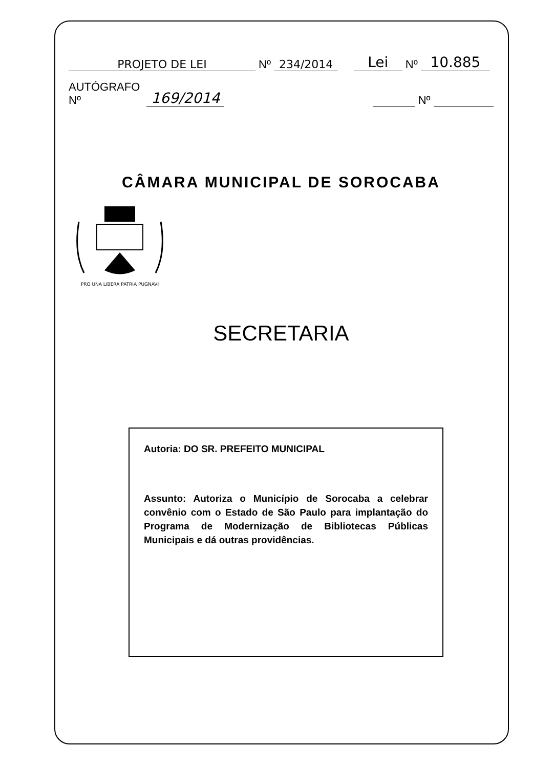PROJETO DE LEI Nº 234/2014 Lei Nº 10.885
AUTÓGRAFO Nº 169/2014 Nº
CÂMARA MUNICIPAL DE SOROCABA
PRO UNA LIBERA PATRIA PUGNAVI
SECRETARIA
Autoria: DO SR. PREFEITO MUNICIPAL
Assunto: Autoriza o Município de Sorocaba a celebrar convênio com o Estado de São Paulo para implantação do Programa de Modernização de Bibliotecas Públicas Municipais e dá outras providências.